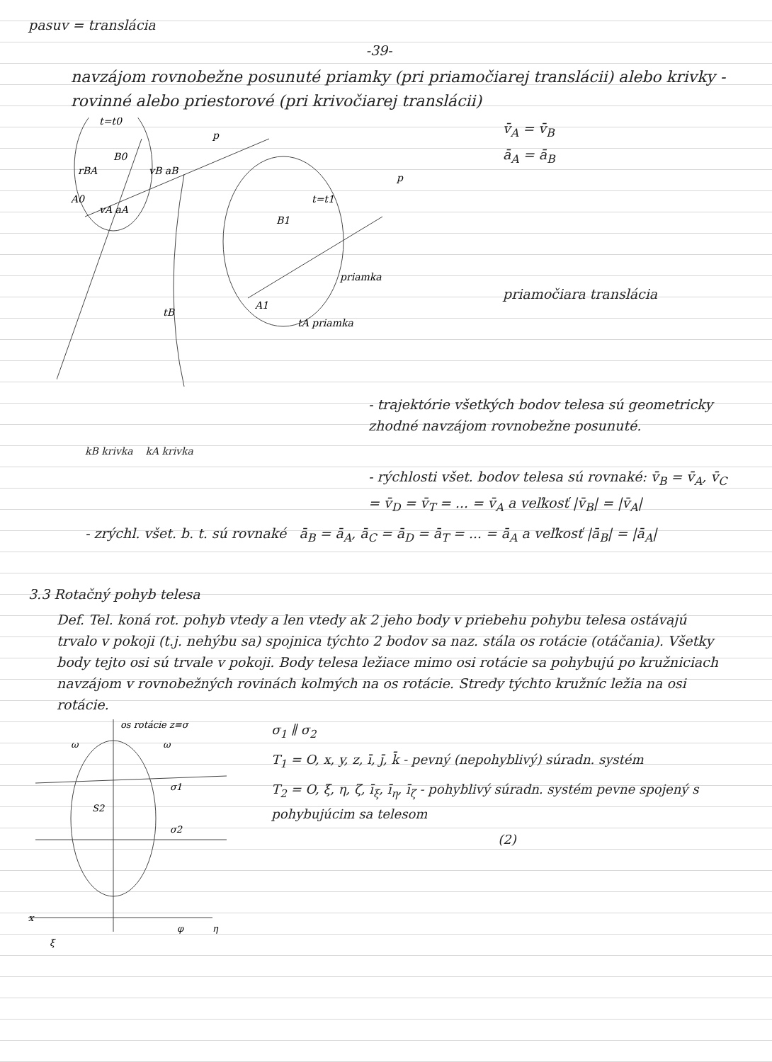pasuv = translácia
-39-
navzájom rovnobežne posunuté priamky (pri priamočiarej translácii) alebo krivky - rovinné alebo priestorové (pri krivočiarej translácii)
t=t0
B0
A0
rBA
vB aB
vA aA
t=t1
B1
A1
p
p
priamka
tA priamka
tB
v̄<sub>A</sub> = v̄<sub>B</sub>
ā<sub>A</sub> = ā<sub>B</sub>
priamočiara translácia
- trajektórie všetkých bodov telesa sú geometricky zhodné navzájom rovnobežne posunuté.
kB krivka kA krivka
- rýchlosti všet. bodov telesa sú rovnaké: v̄<sub>B</sub> = v̄<sub>A</sub>, v̄<sub>C</sub> = v̄<sub>D</sub> = v̄<sub>T</sub> = ... = v̄<sub>A</sub> a veľkosť |v̄<sub>B</sub>| = |v̄<sub>A</sub>|
- zrýchl. všet. b. t. sú rovnaké ā<sub>B</sub> = ā<sub>A</sub>, ā<sub>C</sub> = ā<sub>D</sub> = ā<sub>T</sub> = ... = ā<sub>A</sub> a veľkosť |ā<sub>B</sub>| = |ā<sub>A</sub>|
3.3 Rotačný pohyb telesa
Def. Tel. koná rot. pohyb vtedy a len vtedy ak 2 jeho body v priebehu pohybu telesa ostávajú trvalo v pokoji (t.j. nehýbu sa) spojnica týchto 2 bodov sa naz. stála os rotácie (otáčania). Všetky body tejto osi sú trvale v pokoji. Body telesa ležiace mimo osi rotácie sa pohybujú po kružniciach navzájom v rovnobežných rovinách kolmých na os rotácie. Stredy týchto kružníc ležia na osi rotácie.
os rotácie z≡σ
ω
ω
σ1
σ2
S2
x
η
φ
ξ
σ<sub>1</sub> ∥ σ<sub>2</sub>
T<sub>1</sub> = O, x, y, z, ī, j̄, k̄ - pevný (nepohyblivý) súradn. systém
T<sub>2</sub> = O, ξ, η, ζ, ī<sub>ξ</sub>, ī<sub>η</sub>, ī<sub>ζ</sub> - pohyblivý súradn. systém pevne spojený s pohybujúcim sa telesom
(2)